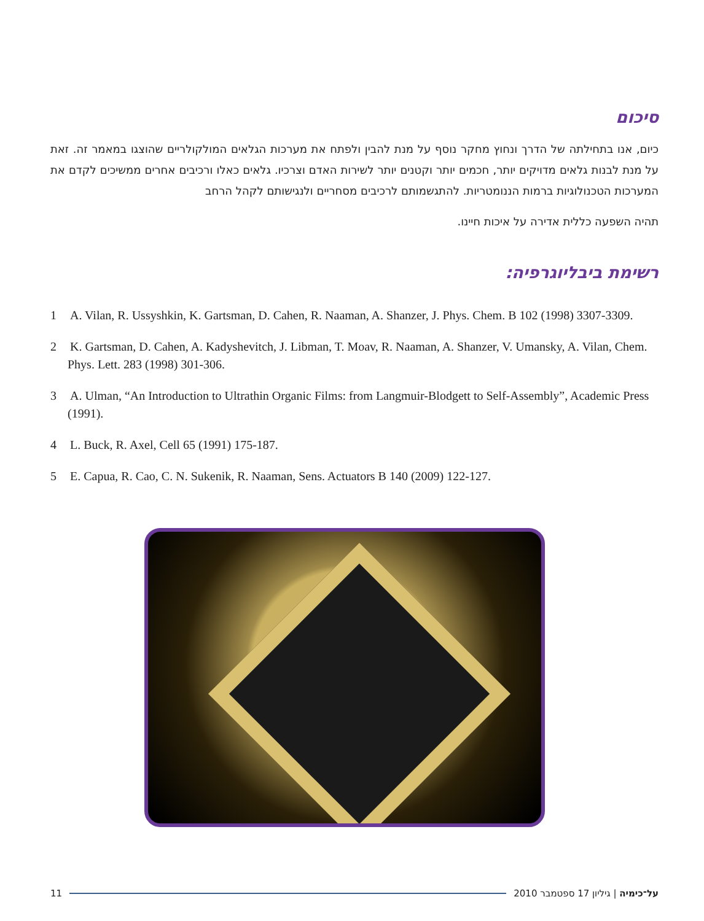סיכום
כיום, אנו בתחילתה של הדרך ונחוץ מחקר נוסף על מנת להבין ולפתח את מערכות הגלאים המולקולריים שהוצגו במאמר זה. זאת על מנת לבנות גלאים מדויקים יותר, חכמים יותר וקטנים יותר לשירות האדם וצרכיו. גלאים כאלו ורכיבים אחרים ממשיכים לקדם את המערכות הטכנולוגיות ברמות הננומטריות. להתגשמותם לרכיבים מסחריים ולנגישותם לקהל הרחב
תהיה השפעה כללית אדירה על איכות חיינו.
רשימת ביבליוגרפיה:
1 A. Vilan, R. Ussyshkin, K. Gartsman, D. Cahen, R. Naaman, A. Shanzer, J. Phys. Chem. B 102 (1998) 3307-3309.
2 K. Gartsman, D. Cahen, A. Kadyshevitch, J. Libman, T. Moav, R. Naaman, A. Shanzer, V. Umansky, A. Vilan, Chem. Phys. Lett. 283 (1998) 301-306.
3 A. Ulman, “An Introduction to Ultrathin Organic Films: from Langmuir-Blodgett to Self-Assembly”, Academic Press (1991).
4 L. Buck, R. Axel, Cell 65 (1991) 175-187.
5 E. Capua, R. Cao, C. N. Sukenik, R. Naaman, Sens. Actuators B 140 (2009) 122-127.
11 על־כימיה | גיליון 17 ספטמבר 2010